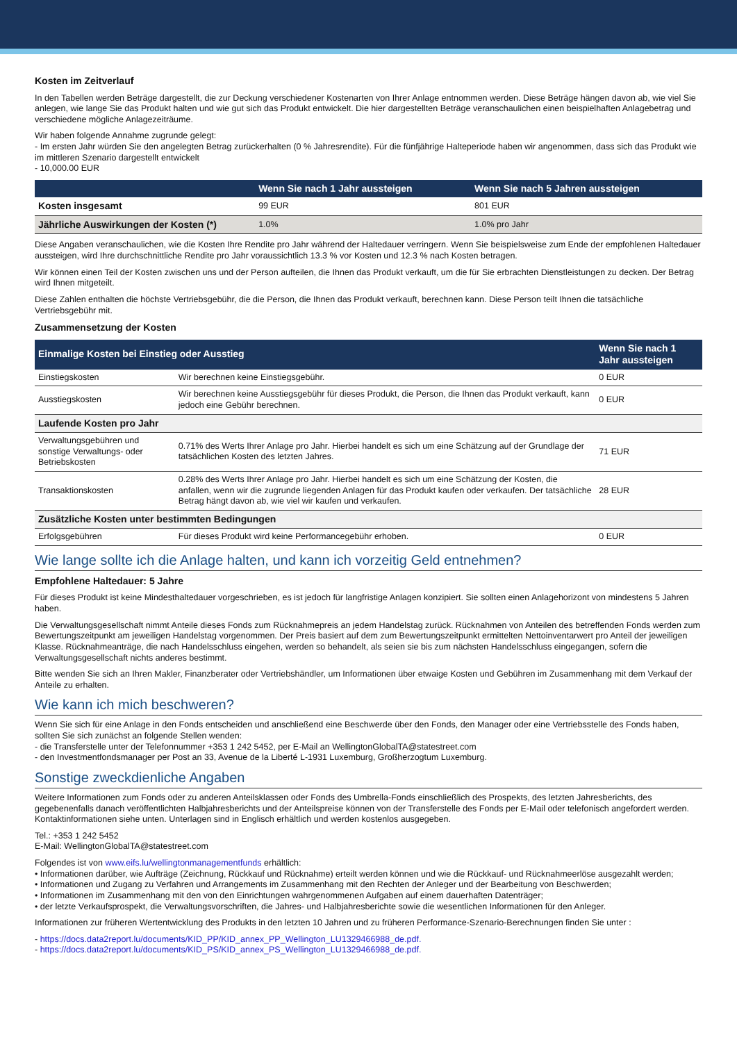Kosten im Zeitverlauf
In den Tabellen werden Beträge dargestellt, die zur Deckung verschiedener Kostenarten von Ihrer Anlage entnommen werden. Diese Beträge hängen davon ab, wie viel Sie anlegen, wie lange Sie das Produkt halten und wie gut sich das Produkt entwickelt. Die hier dargestellten Beträge veranschaulichen einen beispielhaften Anlagebetrag und verschiedene mögliche Anlagezeiträume.
Wir haben folgende Annahme zugrunde gelegt:
- Im ersten Jahr würden Sie den angelegten Betrag zurückerhalten (0 % Jahresrendite). Für die fünfjährige Halteperiode haben wir angenommen, dass sich das Produkt wie im mittleren Szenario dargestellt entwickelt
- 10,000.00 EUR
| | Wenn Sie nach 1 Jahr aussteigen | Wenn Sie nach 5 Jahren aussteigen |
| --- | --- | --- |
| Kosten insgesamt | 99 EUR | 801 EUR |
| Jährliche Auswirkungen der Kosten (*) | 1.0% | 1.0% pro Jahr |
Diese Angaben veranschaulichen, wie die Kosten Ihre Rendite pro Jahr während der Haltedauer verringern. Wenn Sie beispielsweise zum Ende der empfohlenen Haltedauer aussteigen, wird Ihre durchschnittliche Rendite pro Jahr voraussichtlich 13.3 % vor Kosten und 12.3 % nach Kosten betragen.
Wir können einen Teil der Kosten zwischen uns und der Person aufteilen, die Ihnen das Produkt verkauft, um die für Sie erbrachten Dienstleistungen zu decken. Der Betrag wird Ihnen mitgeteilt.
Diese Zahlen enthalten die höchste Vertriebsgebühr, die die Person, die Ihnen das Produkt verkauft, berechnen kann. Diese Person teilt Ihnen die tatsächliche Vertriebsgebühr mit.
Zusammensetzung der Kosten
| Einmalige Kosten bei Einstieg oder Ausstieg | | Wenn Sie nach 1 Jahr aussteigen |
| --- | --- | --- |
| Einstiegskosten | Wir berechnen keine Einstiegsgebühr. | 0 EUR |
| Ausstiegskosten | Wir berechnen keine Ausstiegsgebühr für dieses Produkt, die Person, die Ihnen das Produkt verkauft, kann jedoch eine Gebühr berechnen. | 0 EUR |
| Laufende Kosten pro Jahr | | |
| Verwaltungsgebühren und sonstige Verwaltungs- oder Betriebskosten | 0.71% des Werts Ihrer Anlage pro Jahr. Hierbei handelt es sich um eine Schätzung auf der Grundlage der tatsächlichen Kosten des letzten Jahres. | 71 EUR |
| Transaktionskosten | 0.28% des Werts Ihrer Anlage pro Jahr. Hierbei handelt es sich um eine Schätzung der Kosten, die anfallen, wenn wir die zugrunde liegenden Anlagen für das Produkt kaufen oder verkaufen. Der tatsächliche Betrag hängt davon ab, wie viel wir kaufen und verkaufen. | 28 EUR |
| Zusätzliche Kosten unter bestimmten Bedingungen | | |
| Erfolgsgebühren | Für dieses Produkt wird keine Performancegebühr erhoben. | 0 EUR |
Wie lange sollte ich die Anlage halten, und kann ich vorzeitig Geld entnehmen?
Empfohlene Haltedauer: 5 Jahre
Für dieses Produkt ist keine Mindesthaltedauer vorgeschrieben, es ist jedoch für langfristige Anlagen konzipiert. Sie sollten einen Anlagehorizont von mindestens 5 Jahren haben.
Die Verwaltungsgesellschaft nimmt Anteile dieses Fonds zum Rücknahmepreis an jedem Handelstag zurück. Rücknahmen von Anteilen des betreffenden Fonds werden zum Bewertungszeitpunkt am jeweiligen Handelstag vorgenommen. Der Preis basiert auf dem zum Bewertungszeitpunkt ermittelten Nettoinventarwert pro Anteil der jeweiligen Klasse. Rücknahmeanträge, die nach Handelsschluss eingehen, werden so behandelt, als seien sie bis zum nächsten Handelsschluss eingegangen, sofern die Verwaltungsgesellschaft nichts anderes bestimmt.
Bitte wenden Sie sich an Ihren Makler, Finanzberater oder Vertriebshändler, um Informationen über etwaige Kosten und Gebühren im Zusammenhang mit dem Verkauf der Anteile zu erhalten.
Wie kann ich mich beschweren?
Wenn Sie sich für eine Anlage in den Fonds entscheiden und anschließend eine Beschwerde über den Fonds, den Manager oder eine Vertriebsstelle des Fonds haben, sollten Sie sich zunächst an folgende Stellen wenden:
- die Transferstelle unter der Telefonnummer +353 1 242 5452, per E-Mail an WellingtonGlobalTA@statestreet.com
- den Investmentfondsmanager per Post an 33, Avenue de la Liberté L-1931 Luxemburg, Großherzogtum Luxemburg.
Sonstige zweckdienliche Angaben
Weitere Informationen zum Fonds oder zu anderen Anteilsklassen oder Fonds des Umbrella-Fonds einschließlich des Prospekts, des letzten Jahresberichts, des gegebenenfalls danach veröffentlichten Halbjahresberichts und der Anteilspreise können von der Transferstelle des Fonds per E-Mail oder telefonisch angefordert werden. Kontaktinformationen siehe unten. Unterlagen sind in Englisch erhältlich und werden kostenlos ausgegeben.
Tel.: +353 1 242 5452
E-Mail: WellingtonGlobalTA@statestreet.com
Folgendes ist von www.eifs.lu/wellingtonmanagementfunds erhältlich:
• Informationen darüber, wie Aufträge (Zeichnung, Rückkauf und Rücknahme) erteilt werden können und wie die Rückkauf- und Rücknahmeerlöse ausgezahlt werden;
• Informationen und Zugang zu Verfahren und Arrangements im Zusammenhang mit den Rechten der Anleger und der Bearbeitung von Beschwerden;
• Informationen im Zusammenhang mit den von den Einrichtungen wahrgenommenen Aufgaben auf einem dauerhaften Datenträger;
• der letzte Verkaufsprospekt, die Verwaltungsvorschriften, die Jahres- und Halbjahresberichte sowie die wesentlichen Informationen für den Anleger.
Informationen zur früheren Wertentwicklung des Produkts in den letzten 10 Jahren und zu früheren Performance-Szenario-Berechnungen finden Sie unter :
- https://docs.data2report.lu/documents/KID_PP/KID_annex_PP_Wellington_LU1329466988_de.pdf.
- https://docs.data2report.lu/documents/KID_PS/KID_annex_PS_Wellington_LU1329466988_de.pdf.